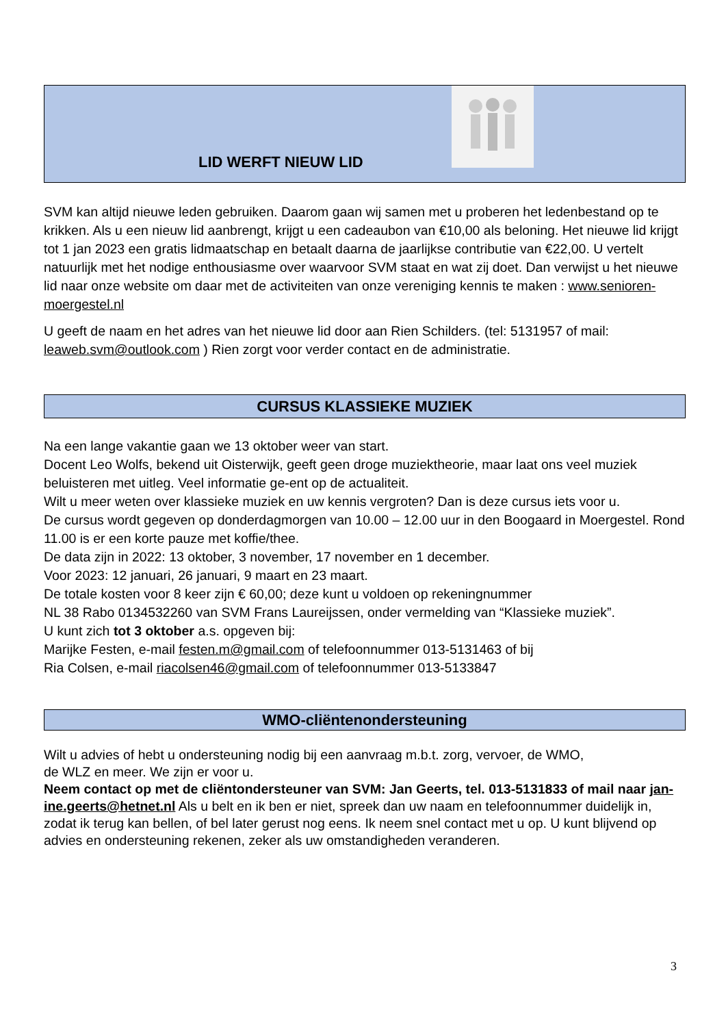LID WERFT NIEUW LID
SVM kan altijd nieuwe leden gebruiken. Daarom gaan wij samen met u proberen het ledenbestand op te krikken. Als u een nieuw lid aanbrengt, krijgt u een cadeaubon van €10,00 als beloning. Het nieuwe lid krijgt tot 1 jan 2023 een gratis lidmaatschap en betaalt daarna de jaarlijkse contributie van €22,00. U vertelt natuurlijk met het nodige enthousiasme over waarvoor SVM staat en wat zij doet. Dan verwijst u het nieuwe lid naar onze website om daar met de activiteiten van onze vereniging kennis te maken : www.senioren-moergestel.nl
U geeft de naam en het adres van het nieuwe lid door aan Rien Schilders. (tel: 5131957 of mail: leaweb.svm@outlook.com ) Rien zorgt voor verder contact en de administratie.
CURSUS KLASSIEKE MUZIEK
Na een lange vakantie gaan we 13 oktober weer van start.
Docent Leo Wolfs, bekend uit Oisterwijk, geeft geen droge muziektheorie, maar laat ons veel muziek beluisteren met uitleg. Veel informatie ge-ent op de actualiteit.
Wilt u meer weten over klassieke muziek en uw kennis vergroten? Dan is deze cursus iets voor u.
De cursus wordt gegeven op donderdagmorgen van 10.00 – 12.00 uur in den Boogaard in Moergestel. Rond 11.00 is er een korte pauze met koffie/thee.
De data zijn in 2022: 13 oktober, 3 november, 17 november en 1 december.
Voor 2023: 12 januari, 26 januari, 9 maart en 23 maart.
De totale kosten voor 8 keer zijn € 60,00; deze kunt u voldoen op rekeningnummer
NL 38 Rabo 0134532260 van SVM Frans Laureijssen, onder vermelding van “Klassieke muziek”.
U kunt zich tot 3 oktober a.s. opgeven bij:
Marijke Festen, e-mail festen.m@gmail.com of telefoonnummer 013-5131463 of bij
Ria Colsen, e-mail riacolsen46@gmail.com of telefoonnummer 013-5133847
WMO-cliëntenondersteuning
Wilt u advies of hebt u ondersteuning nodig bij een aanvraag m.b.t. zorg, vervoer, de WMO,
de WLZ en meer. We zijn er voor u.
Neem contact op met de cliëntondersteuner van SVM: Jan Geerts, tel. 013-5131833 of mail naar jan-ine.geerts@hetnet.nl Als u belt en ik ben er niet, spreek dan uw naam en telefoonnummer duidelijk in, zodat ik terug kan bellen, of bel later gerust nog eens. Ik neem snel contact met u op. U kunt blijvend op advies en ondersteuning rekenen, zeker als uw omstandigheden veranderen.
3